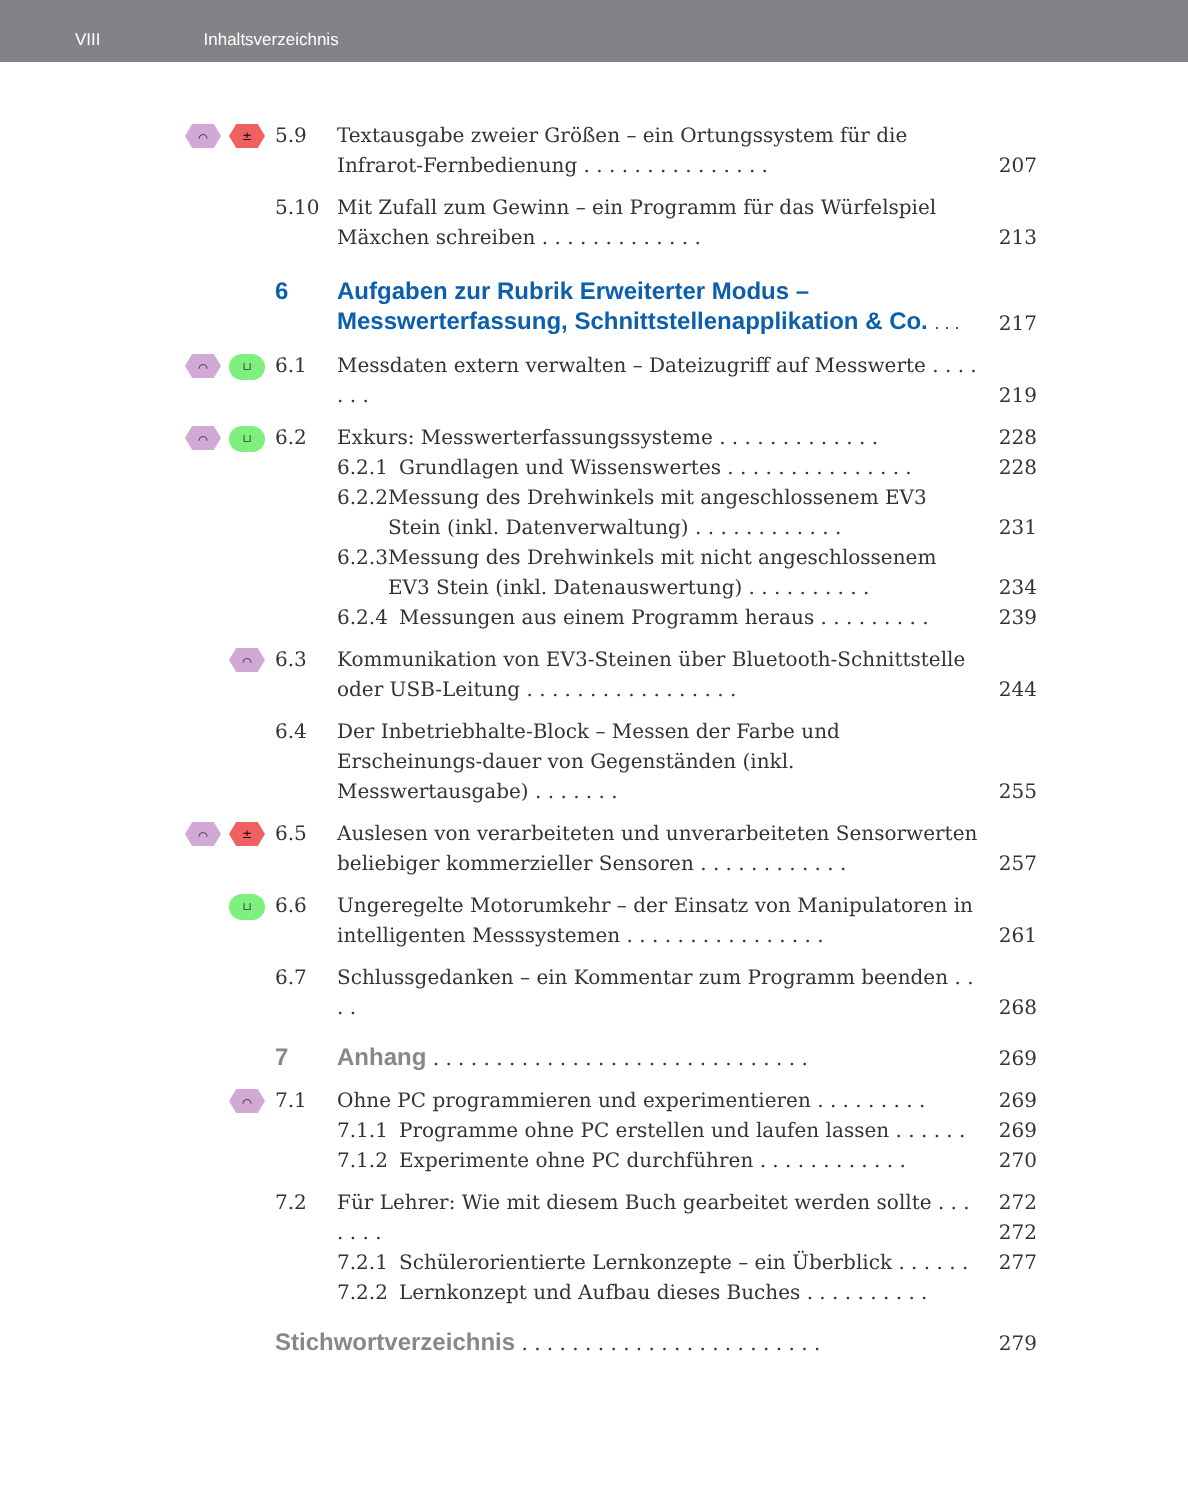VIII Inhaltsverzeichnis
⌒ ±
5.9 Textausgabe zweier Größen – ein Ortungssystem für die Infrarot-Fernbedienung . . . . . . . . . . . . . . .
207
5.10 Mit Zufall zum Gewinn – ein Programm für das Würfelspiel Mäxchen schreiben . . . . . . . . . . . . .
213
6 Aufgaben zur Rubrik Erweiterter Modus – Messwerterfassung, Schnittstellenapplikation & Co. . . .
217
⌒
⊔
6.1 Messdaten extern verwalten – Dateizugriff auf Messwerte . . . . . . .
219
⌒
⊔
6.2 Exkurs: Messwerterfassungssysteme . . . . . . . . . . . . .
6.2.1 Grundlagen und Wissenswertes . . . . . . . . . . . . . . .
6.2.2 Messung des Drehwinkels mit angeschlossenem EV3 Stein (inkl. Datenverwaltung) . . . . . . . . . . . .
6.2.3 Messung des Drehwinkels mit nicht angeschlossenem EV3 Stein (inkl. Datenauswertung) . . . . . . . . . .
6.2.4 Messungen aus einem Programm heraus . . . . . . . . .
228
228
231
234
239
⌒
6.3 Kommunikation von EV3-Steinen über Bluetooth-Schnittstelle oder USB-Leitung . . . . . . . . . . . . . . . . .
244
6.4 Der Inbetriebhalte-Block – Messen der Farbe und Erscheinungs-dauer von Gegenständen (inkl. Messwertausgabe) . . . . . . .
255
⌒ ±
6.5 Auslesen von verarbeiteten und unverarbeiteten Sensorwerten beliebiger kommerzieller Sensoren . . . . . . . . . . . .
257
⊔
6.6 Ungeregelte Motorumkehr – der Einsatz von Manipulatoren in intelligenten Messsystemen . . . . . . . . . . . . . . . .
261
6.7 Schlussgedanken – ein Kommentar zum Programm beenden . . . .
268
7 Anhang . . . . . . . . . . . . . . . . . . . . . . . . . . . . . .
269
⌒
7.1 Ohne PC programmieren und experimentieren . . . . . . . . .
7.1.1 Programme ohne PC erstellen und laufen lassen . . . . . .
7.1.2 Experimente ohne PC durchführen . . . . . . . . . . . .
269
269
270
7.2 Für Lehrer: Wie mit diesem Buch gearbeitet werden sollte . . . . . . .
7.2.1 Schülerorientierte Lernkonzepte – ein Überblick . . . . . .
7.2.2 Lernkonzept und Aufbau dieses Buches . . . . . . . . . .
272
272
277
Stichwortverzeichnis . . . . . . . . . . . . . . . . . . . . . . . .
279